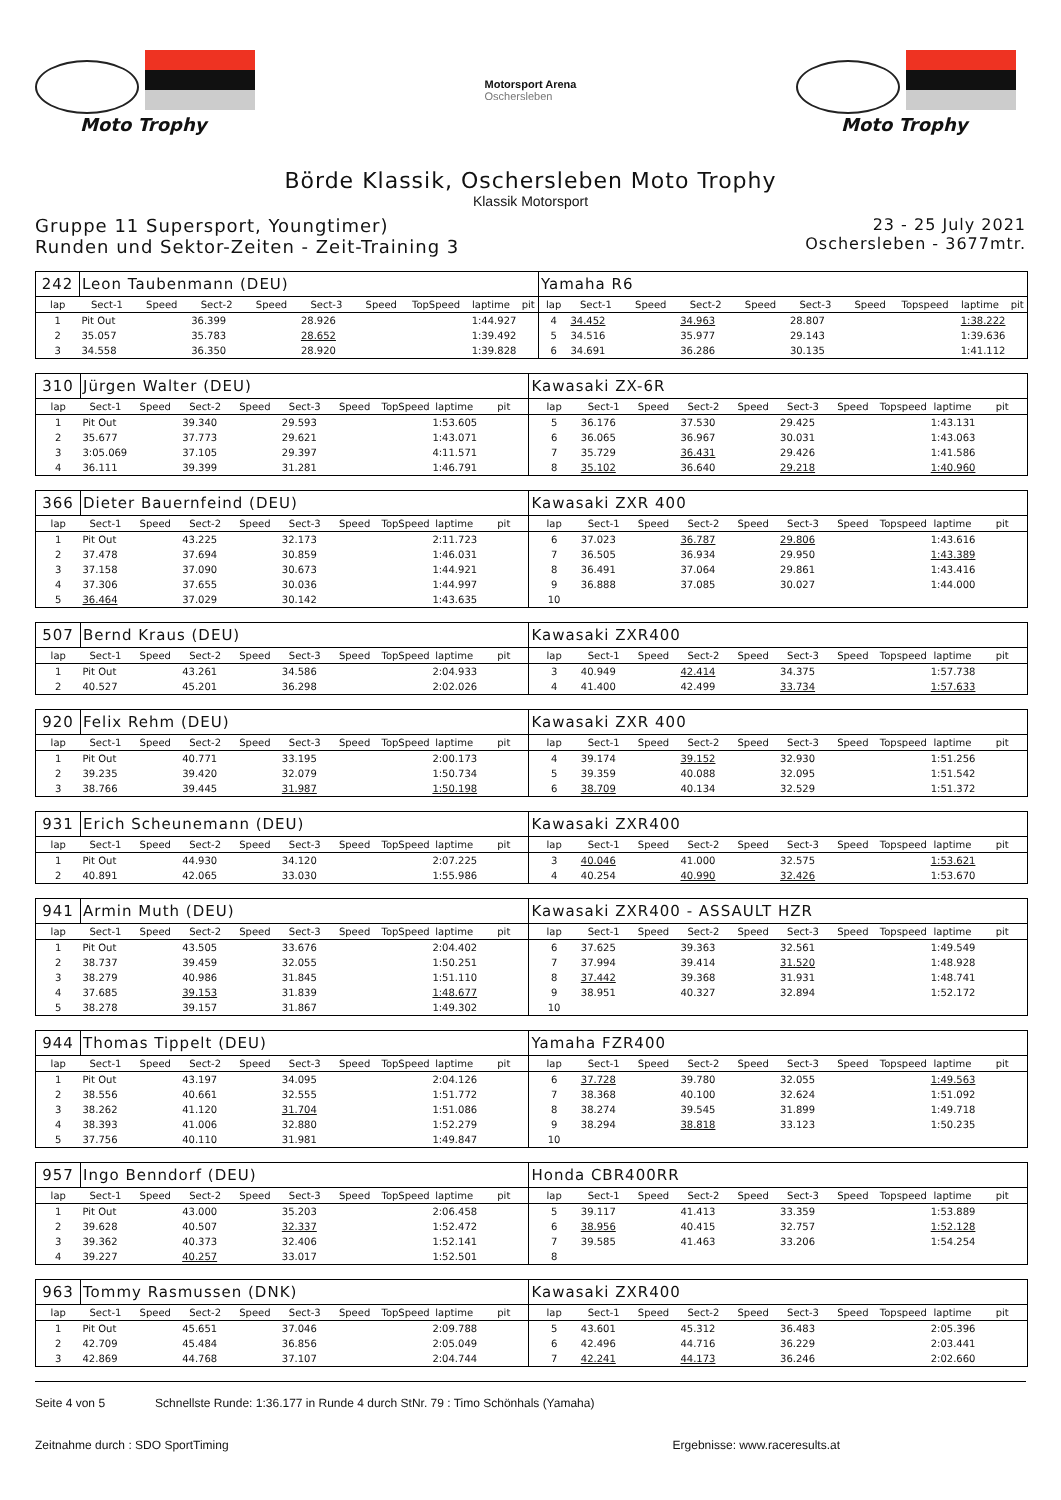Moto Trophy
Motorsport Arena
Oschersleben
Moto Trophy
Börde Klassik, Oschersleben Moto Trophy
Klassik Motorsport
Gruppe 11 Supersport, Youngtimer)
Runden und Sektor-Zeiten - Zeit-Training 3
23 - 25 July 2021
Oschersleben - 3677mtr.
| 242 | Leon Taubenmann (DEU) | | | | | | | | | Yamaha R6 | | | | | | | | | |
| lap | Sect-1 | Speed | Sect-2 | Speed | Sect-3 | Speed | TopSpeed | laptime | pit | lap | Sect-1 | Speed | Sect-2 | Speed | Sect-3 | Speed | Topspeed | laptime | pit |
| 1 | Pit Out | | 36.399 | | 28.926 | | | 1:44.927 | | 4 | 34.452 | | 34.963 | | 28.807 | | | 1:38.222 | |
| 2 | 35.057 | | 35.783 | | 28.652 | | | 1:39.492 | | 5 | 34.516 | | 35.977 | | 29.143 | | | 1:39.636 | |
| 3 | 34.558 | | 36.350 | | 28.920 | | | 1:39.828 | | 6 | 34.691 | | 36.286 | | 30.135 | | | 1:41.112 | |
| 310 | Jürgen Walter (DEU) | | | | | | | | | Kawasaki ZX-6R | | | | | | | | | |
| lap | Sect-1 | Speed | Sect-2 | Speed | Sect-3 | Speed | TopSpeed | laptime | pit | lap | Sect-1 | Speed | Sect-2 | Speed | Sect-3 | Speed | Topspeed | laptime | pit |
| 1 | Pit Out | | 39.340 | | 29.593 | | | 1:53.605 | | 5 | 36.176 | | 37.530 | | 29.425 | | | 1:43.131 | |
| 2 | 35.677 | | 37.773 | | 29.621 | | | 1:43.071 | | 6 | 36.065 | | 36.967 | | 30.031 | | | 1:43.063 | |
| 3 | 3:05.069 | | 37.105 | | 29.397 | | | 4:11.571 | | 7 | 35.729 | | 36.431 | | 29.426 | | | 1:41.586 | |
| 4 | 36.111 | | 39.399 | | 31.281 | | | 1:46.791 | | 8 | 35.102 | | 36.640 | | 29.218 | | | 1:40.960 | |
| 366 | Dieter Bauernfeind (DEU) | | | | | | | | | Kawasaki ZXR 400 | | | | | | | | | |
| lap | Sect-1 | Speed | Sect-2 | Speed | Sect-3 | Speed | TopSpeed | laptime | pit | lap | Sect-1 | Speed | Sect-2 | Speed | Sect-3 | Speed | Topspeed | laptime | pit |
| 1 | Pit Out | | 43.225 | | 32.173 | | | 2:11.723 | | 6 | 37.023 | | 36.787 | | 29.806 | | | 1:43.616 | |
| 2 | 37.478 | | 37.694 | | 30.859 | | | 1:46.031 | | 7 | 36.505 | | 36.934 | | 29.950 | | | 1:43.389 | |
| 3 | 37.158 | | 37.090 | | 30.673 | | | 1:44.921 | | 8 | 36.491 | | 37.064 | | 29.861 | | | 1:43.416 | |
| 4 | 37.306 | | 37.655 | | 30.036 | | | 1:44.997 | | 9 | 36.888 | | 37.085 | | 30.027 | | | 1:44.000 | |
| 5 | 36.464 | | 37.029 | | 30.142 | | | 1:43.635 | | 10 | | | | | | | | | |
| 507 | Bernd Kraus (DEU) | | | | | | | | | Kawasaki ZXR400 | | | | | | | | | |
| lap | Sect-1 | Speed | Sect-2 | Speed | Sect-3 | Speed | TopSpeed | laptime | pit | lap | Sect-1 | Speed | Sect-2 | Speed | Sect-3 | Speed | Topspeed | laptime | pit |
| 1 | Pit Out | | 43.261 | | 34.586 | | | 2:04.933 | | 3 | 40.949 | | 42.414 | | 34.375 | | | 1:57.738 | |
| 2 | 40.527 | | 45.201 | | 36.298 | | | 2:02.026 | | 4 | 41.400 | | 42.499 | | 33.734 | | | 1:57.633 | |
| 920 | Felix Rehm (DEU) | | | | | | | | | Kawasaki ZXR 400 | | | | | | | | | |
| lap | Sect-1 | Speed | Sect-2 | Speed | Sect-3 | Speed | TopSpeed | laptime | pit | lap | Sect-1 | Speed | Sect-2 | Speed | Sect-3 | Speed | Topspeed | laptime | pit |
| 1 | Pit Out | | 40.771 | | 33.195 | | | 2:00.173 | | 4 | 39.174 | | 39.152 | | 32.930 | | | 1:51.256 | |
| 2 | 39.235 | | 39.420 | | 32.079 | | | 1:50.734 | | 5 | 39.359 | | 40.088 | | 32.095 | | | 1:51.542 | |
| 3 | 38.766 | | 39.445 | | 31.987 | | | 1:50.198 | | 6 | 38.709 | | 40.134 | | 32.529 | | | 1:51.372 | |
| 931 | Erich Scheunemann (DEU) | | | | | | | | | Kawasaki ZXR400 | | | | | | | | | |
| lap | Sect-1 | Speed | Sect-2 | Speed | Sect-3 | Speed | TopSpeed | laptime | pit | lap | Sect-1 | Speed | Sect-2 | Speed | Sect-3 | Speed | Topspeed | laptime | pit |
| 1 | Pit Out | | 44.930 | | 34.120 | | | 2:07.225 | | 3 | 40.046 | | 41.000 | | 32.575 | | | 1:53.621 | |
| 2 | 40.891 | | 42.065 | | 33.030 | | | 1:55.986 | | 4 | 40.254 | | 40.990 | | 32.426 | | | 1:53.670 | |
| 941 | Armin Muth (DEU) | | | | | | | | | Kawasaki ZXR400 - ASSAULT HZR | | | | | | | | | |
| lap | Sect-1 | Speed | Sect-2 | Speed | Sect-3 | Speed | TopSpeed | laptime | pit | lap | Sect-1 | Speed | Sect-2 | Speed | Sect-3 | Speed | Topspeed | laptime | pit |
| 1 | Pit Out | | 43.505 | | 33.676 | | | 2:04.402 | | 6 | 37.625 | | 39.363 | | 32.561 | | | 1:49.549 | |
| 2 | 38.737 | | 39.459 | | 32.055 | | | 1:50.251 | | 7 | 37.994 | | 39.414 | | 31.520 | | | 1:48.928 | |
| 3 | 38.279 | | 40.986 | | 31.845 | | | 1:51.110 | | 8 | 37.442 | | 39.368 | | 31.931 | | | 1:48.741 | |
| 4 | 37.685 | | 39.153 | | 31.839 | | | 1:48.677 | | 9 | 38.951 | | 40.327 | | 32.894 | | | 1:52.172 | |
| 5 | 38.278 | | 39.157 | | 31.867 | | | 1:49.302 | | 10 | | | | | | | | | |
| 944 | Thomas Tippelt (DEU) | | | | | | | | | Yamaha FZR400 | | | | | | | | | |
| lap | Sect-1 | Speed | Sect-2 | Speed | Sect-3 | Speed | TopSpeed | laptime | pit | lap | Sect-1 | Speed | Sect-2 | Speed | Sect-3 | Speed | Topspeed | laptime | pit |
| 1 | Pit Out | | 43.197 | | 34.095 | | | 2:04.126 | | 6 | 37.728 | | 39.780 | | 32.055 | | | 1:49.563 | |
| 2 | 38.556 | | 40.661 | | 32.555 | | | 1:51.772 | | 7 | 38.368 | | 40.100 | | 32.624 | | | 1:51.092 | |
| 3 | 38.262 | | 41.120 | | 31.704 | | | 1:51.086 | | 8 | 38.274 | | 39.545 | | 31.899 | | | 1:49.718 | |
| 4 | 38.393 | | 41.006 | | 32.880 | | | 1:52.279 | | 9 | 38.294 | | 38.818 | | 33.123 | | | 1:50.235 | |
| 5 | 37.756 | | 40.110 | | 31.981 | | | 1:49.847 | | 10 | | | | | | | | | |
| 957 | Ingo Benndorf (DEU) | | | | | | | | | Honda CBR400RR | | | | | | | | | |
| lap | Sect-1 | Speed | Sect-2 | Speed | Sect-3 | Speed | TopSpeed | laptime | pit | lap | Sect-1 | Speed | Sect-2 | Speed | Sect-3 | Speed | Topspeed | laptime | pit |
| 1 | Pit Out | | 43.000 | | 35.203 | | | 2:06.458 | | 5 | 39.117 | | 41.413 | | 33.359 | | | 1:53.889 | |
| 2 | 39.628 | | 40.507 | | 32.337 | | | 1:52.472 | | 6 | 38.956 | | 40.415 | | 32.757 | | | 1:52.128 | |
| 3 | 39.362 | | 40.373 | | 32.406 | | | 1:52.141 | | 7 | 39.585 | | 41.463 | | 33.206 | | | 1:54.254 | |
| 4 | 39.227 | | 40.257 | | 33.017 | | | 1:52.501 | | 8 | | | | | | | | | |
| 963 | Tommy Rasmussen (DNK) | | | | | | | | | Kawasaki ZXR400 | | | | | | | | | |
| lap | Sect-1 | Speed | Sect-2 | Speed | Sect-3 | Speed | TopSpeed | laptime | pit | lap | Sect-1 | Speed | Sect-2 | Speed | Sect-3 | Speed | Topspeed | laptime | pit |
| 1 | Pit Out | | 45.651 | | 37.046 | | | 2:09.788 | | 5 | 43.601 | | 45.312 | | 36.483 | | | 2:05.396 | |
| 2 | 42.709 | | 45.484 | | 36.856 | | | 2:05.049 | | 6 | 42.496 | | 44.716 | | 36.229 | | | 2:03.441 | |
| 3 | 42.869 | | 44.768 | | 37.107 | | | 2:04.744 | | 7 | 42.241 | | 44.173 | | 36.246 | | | 2:02.660 | |
Seite 4 von 5 Schnellste Runde: 1:36.177 in Runde 4 durch StNr. 79 : Timo Schönhals (Yamaha)
Zeitnahme durch : SDO SportTiming Ergebnisse: www.raceresults.at